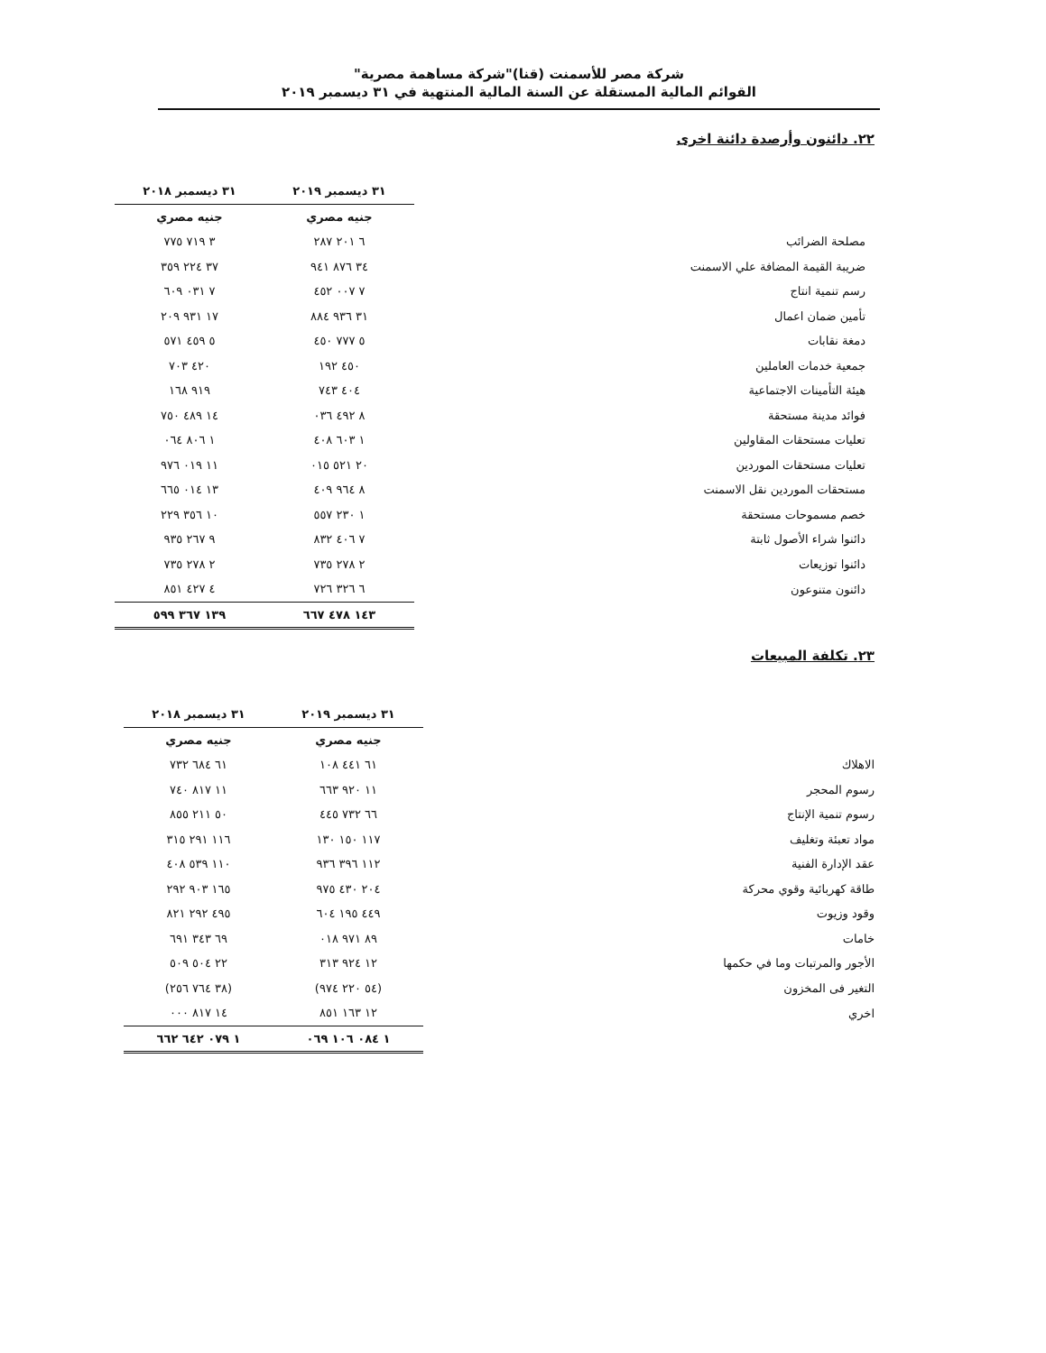شركة مصر للأسمنت (قنا)"شركة مساهمة مصرية"
القوائم المالية المستقلة عن السنة المالية المنتهية في ٣١ ديسمبر ٢٠١٩
٢٢. دائنون وأرصدة دائنة اخرى
| | ٣١ ديسمبر ٢٠١٩ | ٣١ ديسمبر ٢٠١٨ |
| --- | --- | --- |
| | جنيه مصري | جنيه مصري |
| مصلحة الضرائب | ٦ ٢٠١ ٢٨٧ | ٣ ٧١٩ ٧٧٥ |
| ضريبة القيمة المضافة علي الاسمنت | ٣٤ ٨٧٦ ٩٤١ | ٣٧ ٢٢٤ ٣٥٩ |
| رسم تنمية انتاج | ٧ ٠٠٧ ٤٥٢ | ٧ ٠٣١ ٦٠٩ |
| تأمين ضمان اعمال | ٣١ ٩٣٦ ٨٨٤ | ١٧ ٩٣١ ٢٠٩ |
| دمغة نقابات | ٥ ٧٧٧ ٤٥٠ | ٥ ٤٥٩ ٥٧١ |
| جمعية خدمات العاملين | ٤٥٠ ١٩٢ | ٤٢٠ ٧٠٣ |
| هيئة التأمينات الاجتماعية | ٤٠٤ ٧٤٣ | ٩١٩ ١٦٨ |
| فوائد مدينة مستحقة | ٨ ٤٩٢ ٠٣٦ | ١٤ ٤٨٩ ٧٥٠ |
| تعليات مستحقات المقاولين | ١ ٦٠٣ ٤٠٨ | ١ ٨٠٦ ٠٦٤ |
| تعليات مستحقات الموردين | ٢٠ ٥٢١ ٠١٥ | ١١ ٠١٩ ٩٧٦ |
| مستحقات الموردين نقل الاسمنت | ٨ ٩٦٤ ٤٠٩ | ١٣ ٠١٤ ٦٦٥ |
| خصم مسموحات مستحقة | ١ ٢٣٠ ٥٥٧ | ١٠ ٣٥٦ ٢٢٩ |
| دائنوا شراء الأصول ثابتة | ٧ ٤٠٦ ٨٣٢ | ٩ ٢٦٧ ٩٣٥ |
| دائنوا توزيعات | ٢ ٢٧٨ ٧٣٥ | ٢ ٢٧٨ ٧٣٥ |
| دائنون متنوعون | ٦ ٣٢٦ ٧٢٦ | ٤ ٤٢٧ ٨٥١ |
| | ١٤٣ ٤٧٨ ٦٦٧ | ١٣٩ ٣٦٧ ٥٩٩ |
٢٣. تكلفة المبيعات
| | ٣١ ديسمبر ٢٠١٩ | ٣١ ديسمبر ٢٠١٨ |
| --- | --- | --- |
| | جنيه مصري | جنيه مصري |
| الاهلاك | ٦١ ٤٤١ ١٠٨ | ٦١ ٦٨٤ ٧٣٢ |
| رسوم المحجر | ١١ ٩٢٠ ٦٦٣ | ١١ ٨١٧ ٧٤٠ |
| رسوم تنمية الإنتاج | ٦٦ ٧٣٢ ٤٤٥ | ٥٠ ٢١١ ٨٥٥ |
| مواد تعبئة وتغليف | ١١٧ ١٥٠ ١٣٠ | ١١٦ ٢٩١ ٣١٥ |
| عقد الإدارة الفنية | ١١٢ ٣٩٦ ٩٣٦ | ١١٠ ٥٣٩ ٤٠٨ |
| طاقة كهربائية وقوي محركة | ٢٠٤ ٤٣٠ ٩٧٥ | ١٦٥ ٩٠٣ ٢٩٢ |
| وقود وزيوت | ٤٤٩ ١٩٥ ٦٠٤ | ٤٩٥ ٢٩٢ ٨٢١ |
| خامات | ٨٩ ٩٧١ ٠١٨ | ٦٩ ٣٤٣ ٦٩١ |
| الأجور والمرتبات وما في حكمها | ١٢ ٩٢٤ ٣١٣ | ٢٢ ٥٠٤ ٥٠٩ |
| التغير فى المخزون | (٥٤ ٢٢٠ ٩٧٤) | (٣٨ ٧٦٤ ٢٥٦) |
| اخري | ١٢ ١٦٣ ٨٥١ | ١٤ ٨١٧ ٠٠٠ |
| | ١ ٠٨٤ ١٠٦ ٠٦٩ | ١ ٠٧٩ ٦٤٢ ٦٦٢ |